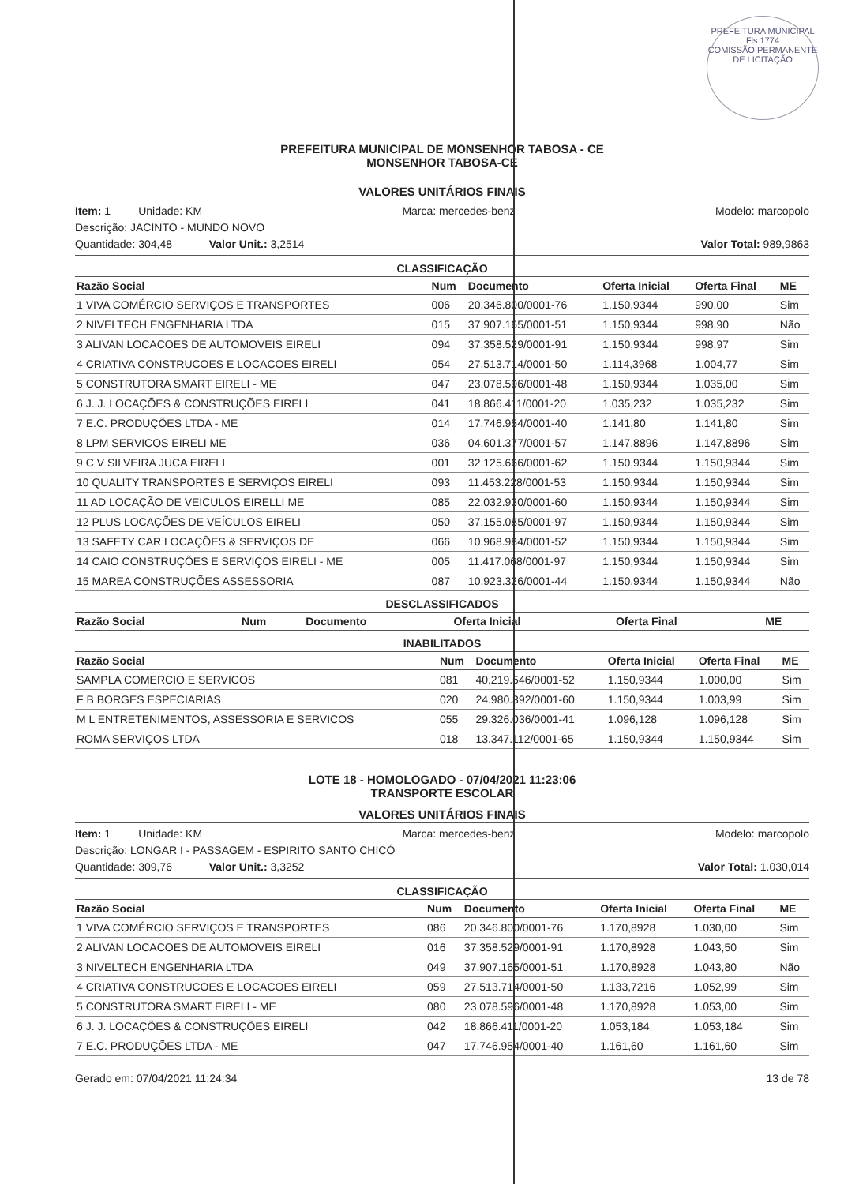PREFEITURA MUNICIPAL
Fls 1774
COMISSÃO PERMANENTE DE LICITAÇÃO
PREFEITURA MUNICIPAL DE MONSENHOR TABOSA - CE
MONSENHOR TABOSA-CE
VALORES UNITÁRIOS FINAIS
Item: 1 Unidade: KM Marca: mercedes-benz Modelo: marcopolo
Descrição: JACINTO - MUNDO NOVO
Quantidade: 304,48 Valor Unit.: 3,2514 Valor Total: 989,9863
CLASSIFICAÇÃO
| Razão Social | Num | Documento | Oferta Inicial | Oferta Final | ME |
| --- | --- | --- | --- | --- | --- |
| 1 VIVA COMÉRCIO SERVIÇOS E TRANSPORTES | 006 | 20.346.800/0001-76 | 1.150,9344 | 990,00 | Sim |
| 2 NIVELTECH ENGENHARIA LTDA | 015 | 37.907.165/0001-51 | 1.150,9344 | 998,90 | Não |
| 3 ALIVAN LOCACOES DE AUTOMOVEIS EIRELI | 094 | 37.358.529/0001-91 | 1.150,9344 | 998,97 | Sim |
| 4 CRIATIVA CONSTRUCOES E LOCACOES EIRELI | 054 | 27.513.714/0001-50 | 1.114,3968 | 1.004,77 | Sim |
| 5 CONSTRUTORA SMART EIRELI - ME | 047 | 23.078.596/0001-48 | 1.150,9344 | 1.035,00 | Sim |
| 6 J. J. LOCAÇÕES & CONSTRUÇÕES EIRELI | 041 | 18.866.411/0001-20 | 1.035,232 | 1.035,232 | Sim |
| 7 E.C. PRODUÇÕES LTDA - ME | 014 | 17.746.954/0001-40 | 1.141,80 | 1.141,80 | Sim |
| 8 LPM SERVICOS EIRELI ME | 036 | 04.601.377/0001-57 | 1.147,8896 | 1.147,8896 | Sim |
| 9 C V SILVEIRA JUCA EIRELI | 001 | 32.125.666/0001-62 | 1.150,9344 | 1.150,9344 | Sim |
| 10 QUALITY TRANSPORTES E SERVIÇOS EIRELI | 093 | 11.453.228/0001-53 | 1.150,9344 | 1.150,9344 | Sim |
| 11 AD LOCAÇÃO DE VEICULOS EIRELLI ME | 085 | 22.032.930/0001-60 | 1.150,9344 | 1.150,9344 | Sim |
| 12 PLUS LOCAÇÕES DE VEÍCULOS EIRELI | 050 | 37.155.085/0001-97 | 1.150,9344 | 1.150,9344 | Sim |
| 13 SAFETY CAR LOCAÇÕES & SERVIÇOS DE | 066 | 10.968.984/0001-52 | 1.150,9344 | 1.150,9344 | Sim |
| 14 CAIO CONSTRUÇÕES E SERVIÇOS EIRELI - ME | 005 | 11.417.068/0001-97 | 1.150,9344 | 1.150,9344 | Sim |
| 15 MAREA CONSTRUÇÕES ASSESSORIA | 087 | 10.923.326/0001-44 | 1.150,9344 | 1.150,9344 | Não |
DESCLASSIFICADOS
| Razão Social | Num | Documento | Oferta Inicial | Oferta Final | ME |
| --- | --- | --- | --- | --- | --- |
INABILITADOS
| Razão Social | Num | Documento | Oferta Inicial | Oferta Final | ME |
| --- | --- | --- | --- | --- | --- |
| SAMPLA COMERCIO E SERVICOS | 081 | 40.219.546/0001-52 | 1.150,9344 | 1.000,00 | Sim |
| F B BORGES ESPECIARIAS | 020 | 24.980.392/0001-60 | 1.150,9344 | 1.003,99 | Sim |
| M L ENTRETENIMENTOS, ASSESSORIA E SERVICOS | 055 | 29.326.036/0001-41 | 1.096,128 | 1.096,128 | Sim |
| ROMA SERVIÇOS LTDA | 018 | 13.347.112/0001-65 | 1.150,9344 | 1.150,9344 | Sim |
LOTE 18 - HOMOLOGADO - 07/04/2021 11:23:06
TRANSPORTE ESCOLAR
VALORES UNITÁRIOS FINAIS
Item: 1 Unidade: KM Marca: mercedes-benz Modelo: marcopolo
Descrição: LONGAR I - PASSAGEM - ESPIRITO SANTO CHICÓ
Quantidade: 309,76 Valor Unit.: 3,3252 Valor Total: 1.030,014
CLASSIFICAÇÃO
| Razão Social | Num | Documento | Oferta Inicial | Oferta Final | ME |
| --- | --- | --- | --- | --- | --- |
| 1 VIVA COMÉRCIO SERVIÇOS E TRANSPORTES | 086 | 20.346.800/0001-76 | 1.170,8928 | 1.030,00 | Sim |
| 2 ALIVAN LOCACOES DE AUTOMOVEIS EIRELI | 016 | 37.358.529/0001-91 | 1.170,8928 | 1.043,50 | Sim |
| 3 NIVELTECH ENGENHARIA LTDA | 049 | 37.907.165/0001-51 | 1.170,8928 | 1.043,80 | Não |
| 4 CRIATIVA CONSTRUCOES E LOCACOES EIRELI | 059 | 27.513.714/0001-50 | 1.133,7216 | 1.052,99 | Sim |
| 5 CONSTRUTORA SMART EIRELI - ME | 080 | 23.078.596/0001-48 | 1.170,8928 | 1.053,00 | Sim |
| 6 J. J. LOCAÇÕES & CONSTRUÇÕES EIRELI | 042 | 18.866.411/0001-20 | 1.053,184 | 1.053,184 | Sim |
| 7 E.C. PRODUÇÕES LTDA - ME | 047 | 17.746.954/0001-40 | 1.161,60 | 1.161,60 | Sim |
Gerado em: 07/04/2021 11:24:34 13 de 78